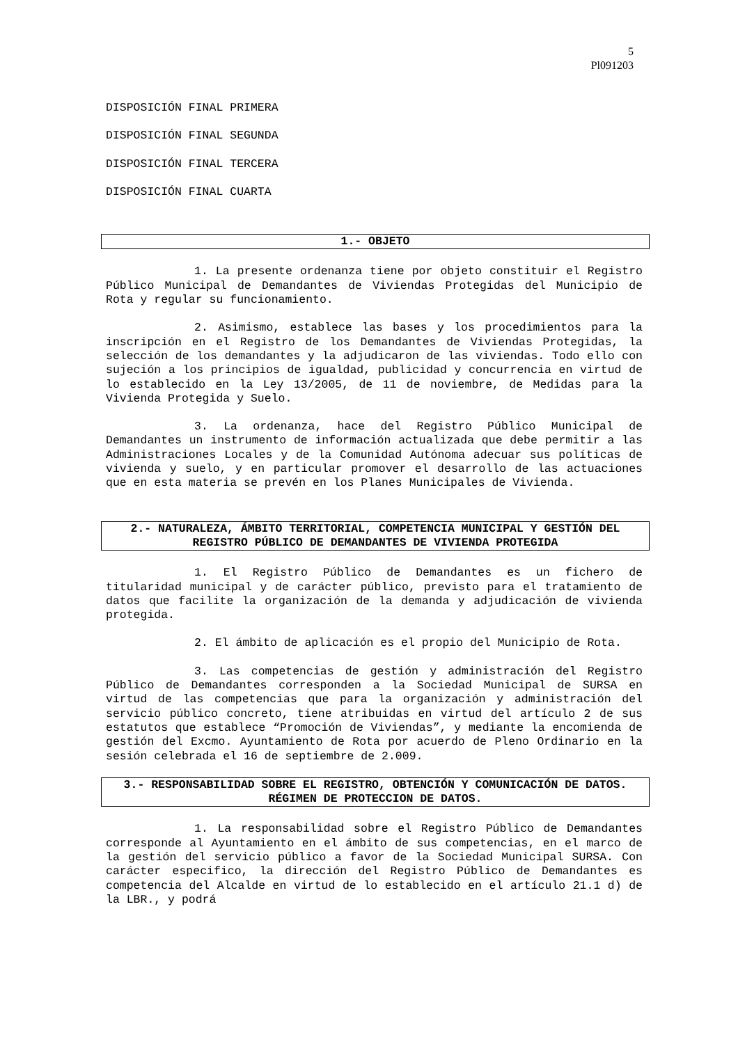5
Pl091203
DISPOSICIÓN FINAL PRIMERA
DISPOSICIÓN FINAL SEGUNDA
DISPOSICIÓN FINAL TERCERA
DISPOSICIÓN FINAL CUARTA
1.- OBJETO
1. La presente ordenanza tiene por objeto constituir el Registro Público Municipal de Demandantes de Viviendas Protegidas del Municipio de Rota y regular su funcionamiento.
2. Asimismo, establece las bases y los procedimientos para la inscripción en el Registro de los Demandantes de Viviendas Protegidas, la selección de los demandantes y la adjudicaron de las viviendas. Todo ello con sujeción a los principios de igualdad, publicidad y concurrencia en virtud de lo establecido en la Ley 13/2005, de 11 de noviembre, de Medidas para la Vivienda Protegida y Suelo.
3. La ordenanza, hace del Registro Público Municipal de Demandantes un instrumento de información actualizada que debe permitir a las Administraciones Locales y de la Comunidad Autónoma adecuar sus políticas de vivienda y suelo, y en particular promover el desarrollo de las actuaciones que en esta materia se prevén en los Planes Municipales de Vivienda.
2.- NATURALEZA, ÁMBITO TERRITORIAL, COMPETENCIA MUNICIPAL Y GESTIÓN DEL REGISTRO PÚBLICO DE DEMANDANTES DE VIVIENDA PROTEGIDA
1. El Registro Público de Demandantes es un fichero de titularidad municipal y de carácter público, previsto para el tratamiento de datos que facilite la organización de la demanda y adjudicación de vivienda protegida.
2. El ámbito de aplicación es el propio del Municipio de Rota.
3. Las competencias de gestión y administración del Registro Público de Demandantes corresponden a la Sociedad Municipal de SURSA en virtud de las competencias que para la organización y administración del servicio público concreto, tiene atribuidas en virtud del artículo 2 de sus estatutos que establece “Promoción de Viviendas”, y mediante la encomienda de gestión del Excmo. Ayuntamiento de Rota por acuerdo de Pleno Ordinario en la sesión celebrada el 16 de septiembre de 2.009.
3.- RESPONSABILIDAD SOBRE EL REGISTRO, OBTENCIÓN Y COMUNICACIÓN DE DATOS. RÉGIMEN DE PROTECCION DE DATOS.
1. La responsabilidad sobre el Registro Público de Demandantes corresponde al Ayuntamiento en el ámbito de sus competencias, en el marco de la gestión del servicio público a favor de la Sociedad Municipal SURSA. Con carácter especifico, la dirección del Registro Público de Demandantes es competencia del Alcalde en virtud de lo establecido en el artículo 21.1 d) de la LBR., y podrá